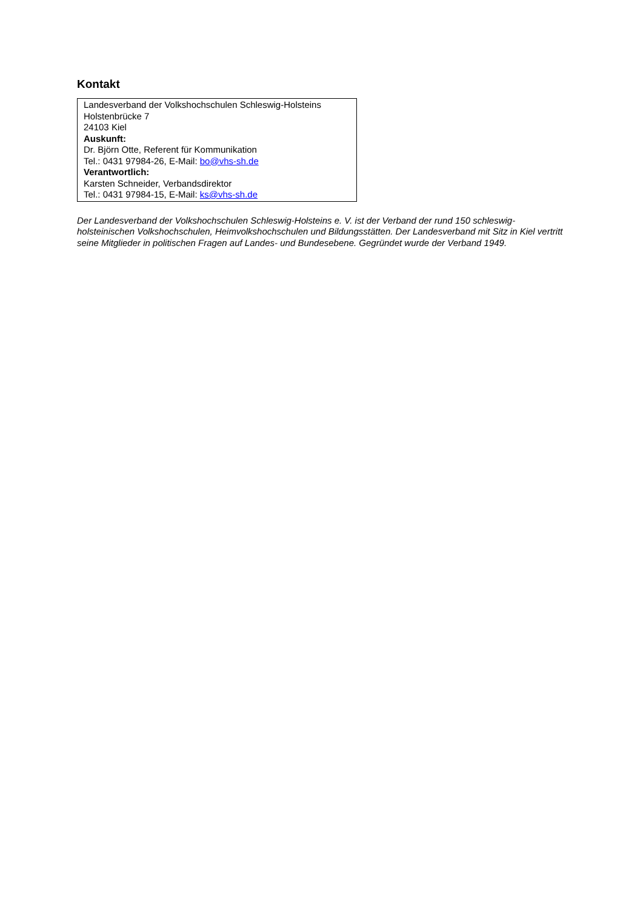Kontakt
Landesverband der Volkshochschulen Schleswig-Holsteins
Holstenbrücke 7
24103 Kiel
Auskunft:
Dr. Björn Otte, Referent für Kommunikation
Tel.: 0431 97984-26, E-Mail: bo@vhs-sh.de
Verantwortlich:
Karsten Schneider, Verbandsdirektor
Tel.: 0431 97984-15, E-Mail: ks@vhs-sh.de
Der Landesverband der Volkshochschulen Schleswig-Holsteins e. V. ist der Verband der rund 150 schleswig-holsteinischen Volkshochschulen, Heimvolkshochschulen und Bildungsstätten. Der Landesverband mit Sitz in Kiel vertritt seine Mitglieder in politischen Fragen auf Landes- und Bundesebene. Gegründet wurde der Verband 1949.